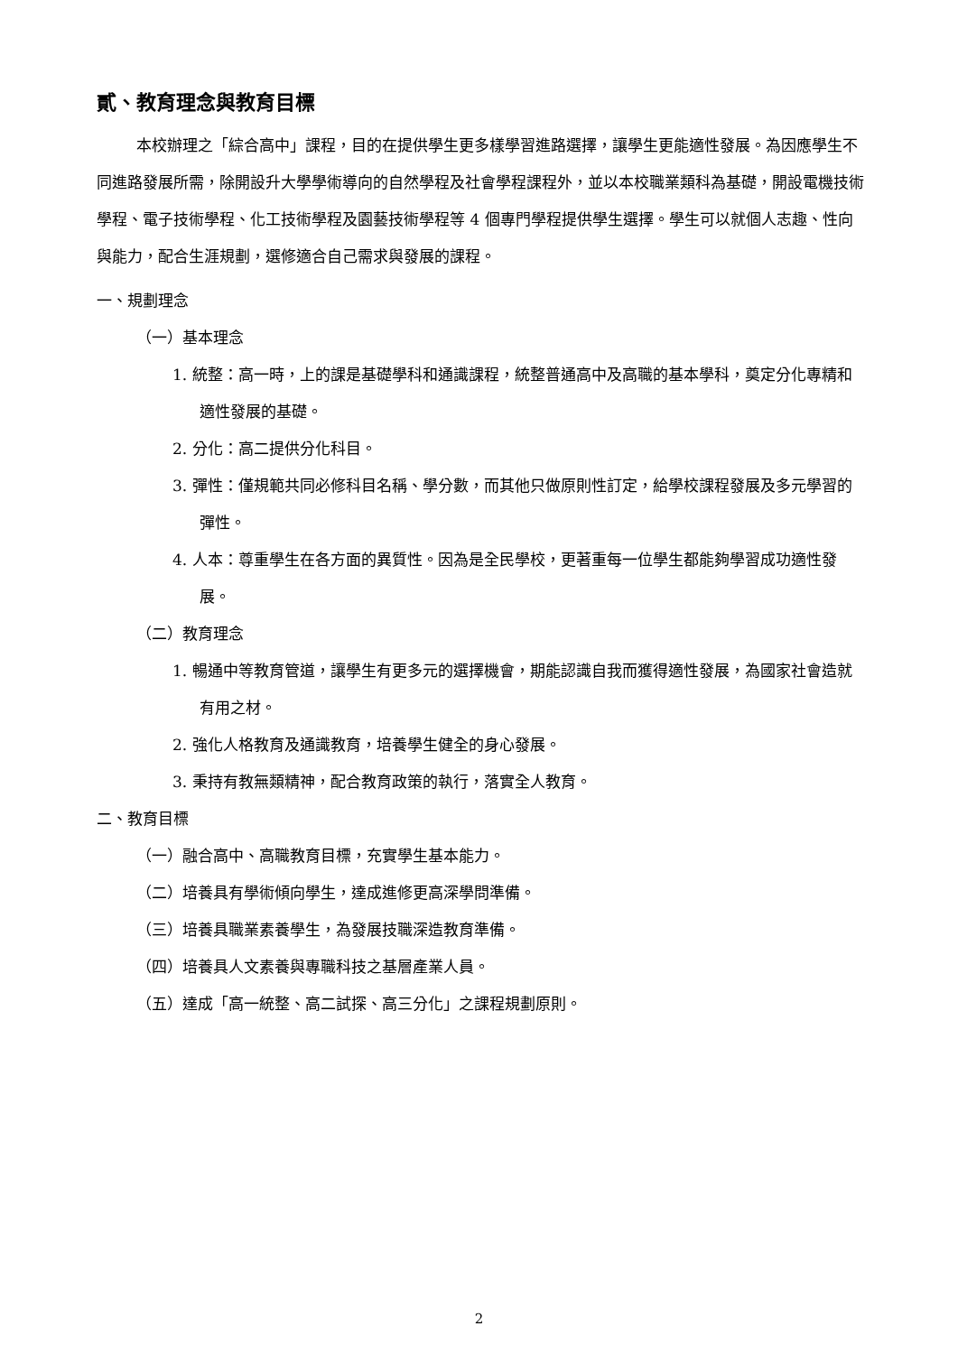貳、教育理念與教育目標
本校辦理之「綜合高中」課程，目的在提供學生更多樣學習進路選擇，讓學生更能適性發展。為因應學生不同進路發展所需，除開設升大學學術導向的自然學程及社會學程課程外，並以本校職業類科為基礎，開設電機技術學程、電子技術學程、化工技術學程及園藝技術學程等 4 個專門學程提供學生選擇。學生可以就個人志趣、性向與能力，配合生涯規劃，選修適合自己需求與發展的課程。
一、規劃理念
（一）基本理念
1. 統整：高一時，上的課是基礎學科和通識課程，統整普通高中及高職的基本學科，奠定分化專精和適性發展的基礎。
2. 分化：高二提供分化科目。
3. 彈性：僅規範共同必修科目名稱、學分數，而其他只做原則性訂定，給學校課程發展及多元學習的彈性。
4. 人本：尊重學生在各方面的異質性。因為是全民學校，更著重每一位學生都能夠學習成功適性發展。
（二）教育理念
1. 暢通中等教育管道，讓學生有更多元的選擇機會，期能認識自我而獲得適性發展，為國家社會造就有用之材。
2. 強化人格教育及通識教育，培養學生健全的身心發展。
3. 秉持有教無類精神，配合教育政策的執行，落實全人教育。
二、教育目標
（一）融合高中、高職教育目標，充實學生基本能力。
（二）培養具有學術傾向學生，達成進修更高深學問準備。
（三）培養具職業素養學生，為發展技職深造教育準備。
（四）培養具人文素養與專職科技之基層產業人員。
（五）達成「高一統整、高二試探、高三分化」之課程規劃原則。
2